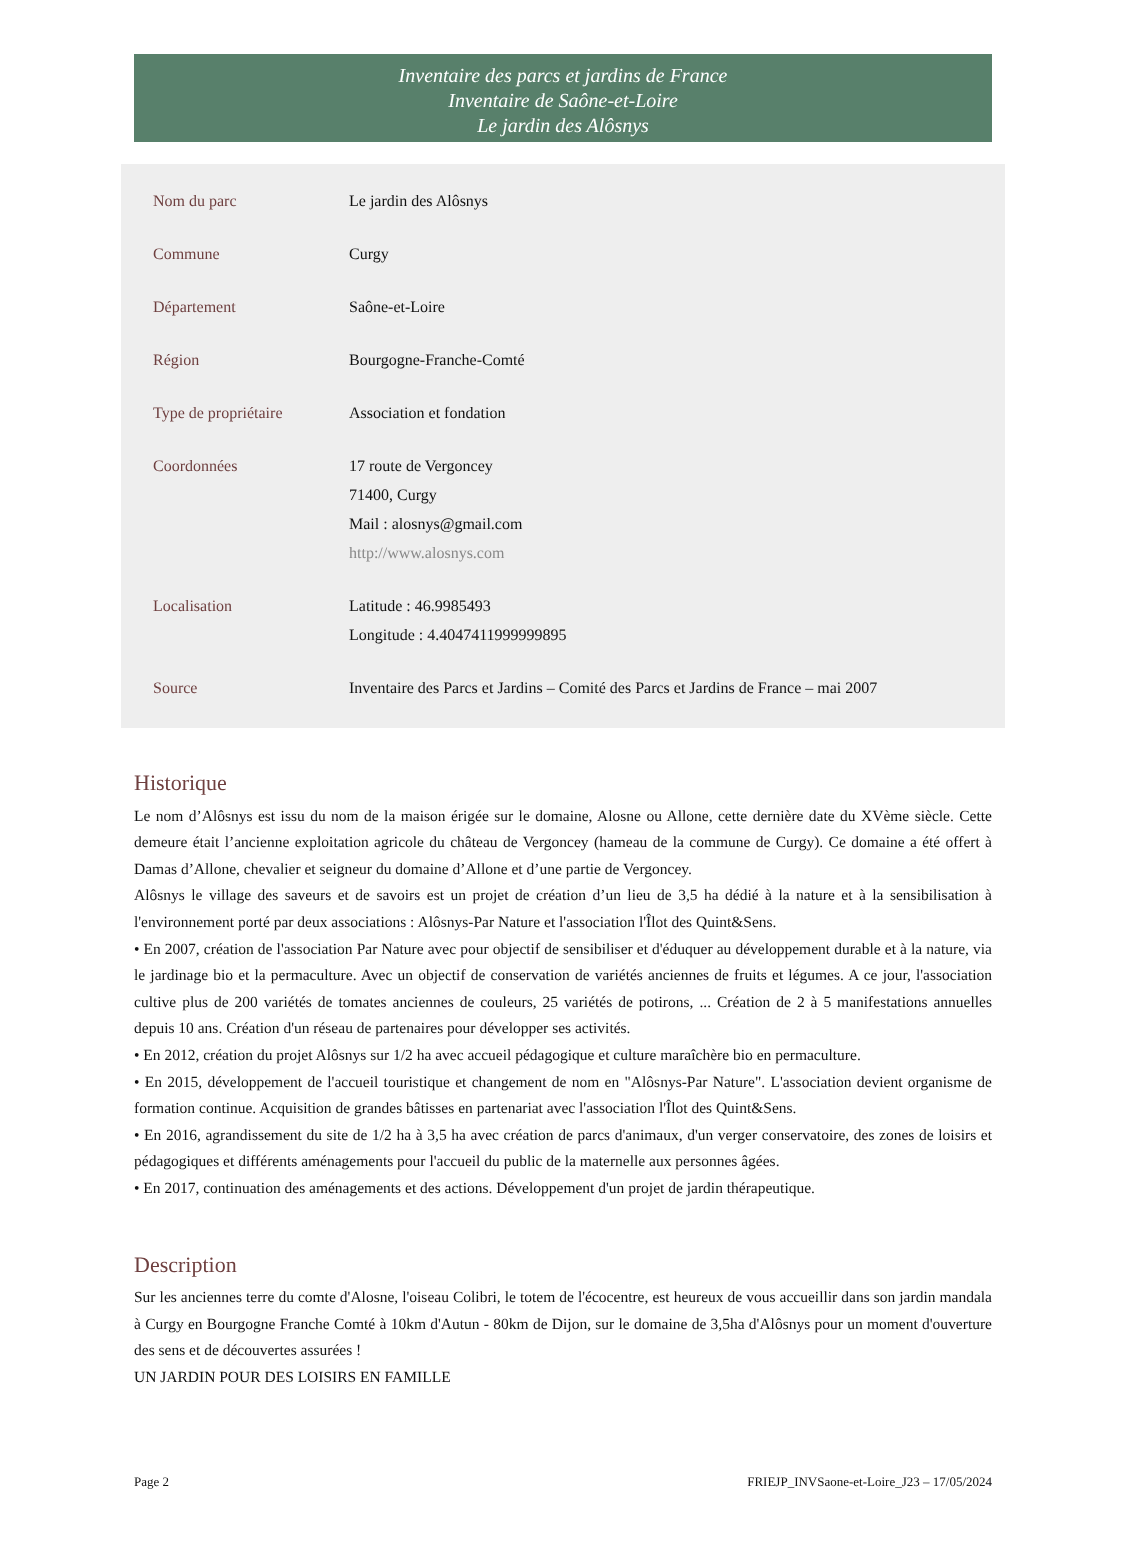Inventaire des parcs et jardins de France
Inventaire de Saône-et-Loire
Le jardin des Alôsnys
| Nom du parc | Le jardin des Alôsnys |
| Commune | Curgy |
| Département | Saône-et-Loire |
| Région | Bourgogne-Franche-Comté |
| Type de propriétaire | Association et fondation |
| Coordonnées | 17 route de Vergoncey 71400, Curgy Mail : alosnys@gmail.com http://www.alosnys.com |
| Localisation | Latitude : 46.9985493 Longitude : 4.4047411999999895 |
| Source | Inventaire des Parcs et Jardins – Comité des Parcs et Jardins de France – mai 2007 |
Historique
Le nom d’Alôsnys est issu du nom de la maison érigée sur le domaine, Alosne ou Allone, cette dernière date du XVème siècle. Cette demeure était l’ancienne exploitation agricole du château de Vergoncey (hameau de la commune de Curgy). Ce domaine a été offert à Damas d’Allone, chevalier et seigneur du domaine d’Allone et d’une partie de Vergoncey.
Alôsnys le village des saveurs et de savoirs est un projet de création d’un lieu de 3,5 ha dédié à la nature et à la sensibilisation à l'environnement porté par deux associations : Alôsnys-Par Nature et l'association l'Îlot des Quint&Sens.
• En 2007, création de l'association Par Nature avec pour objectif de sensibiliser et d'éduquer au développement durable et à la nature, via le jardinage bio et la permaculture. Avec un objectif de conservation de variétés anciennes de fruits et légumes. A ce jour, l'association cultive plus de 200 variétés de tomates anciennes de couleurs, 25 variétés de potirons, ... Création de 2 à 5 manifestations annuelles depuis 10 ans. Création d'un réseau de partenaires pour développer ses activités.
• En 2012, création du projet Alôsnys sur 1/2 ha avec accueil pédagogique et culture maraîchère bio en permaculture.
• En 2015, développement de l'accueil touristique et changement de nom en "Alôsnys-Par Nature". L'association devient organisme de formation continue. Acquisition de grandes bâtisses en partenariat avec l'association l'Îlot des Quint&Sens.
• En 2016, agrandissement du site de 1/2 ha à 3,5 ha avec création de parcs d'animaux, d'un verger conservatoire, des zones de loisirs et pédagogiques et différents aménagements pour l'accueil du public de la maternelle aux personnes âgées.
• En 2017, continuation des aménagements et des actions. Développement d'un projet de jardin thérapeutique.
Description
Sur les anciennes terre du comte d'Alosne, l'oiseau Colibri, le totem de l'écocentre, est heureux de vous accueillir dans son jardin mandala à Curgy en Bourgogne Franche Comté à 10km d'Autun - 80km de Dijon, sur le domaine de 3,5ha d'Alôsnys pour un moment d'ouverture des sens et de découvertes assurées !
UN JARDIN POUR DES LOISIRS EN FAMILLE
Page 2 FRIEJP_INVSaone-et-Loire_J23 – 17/05/2024